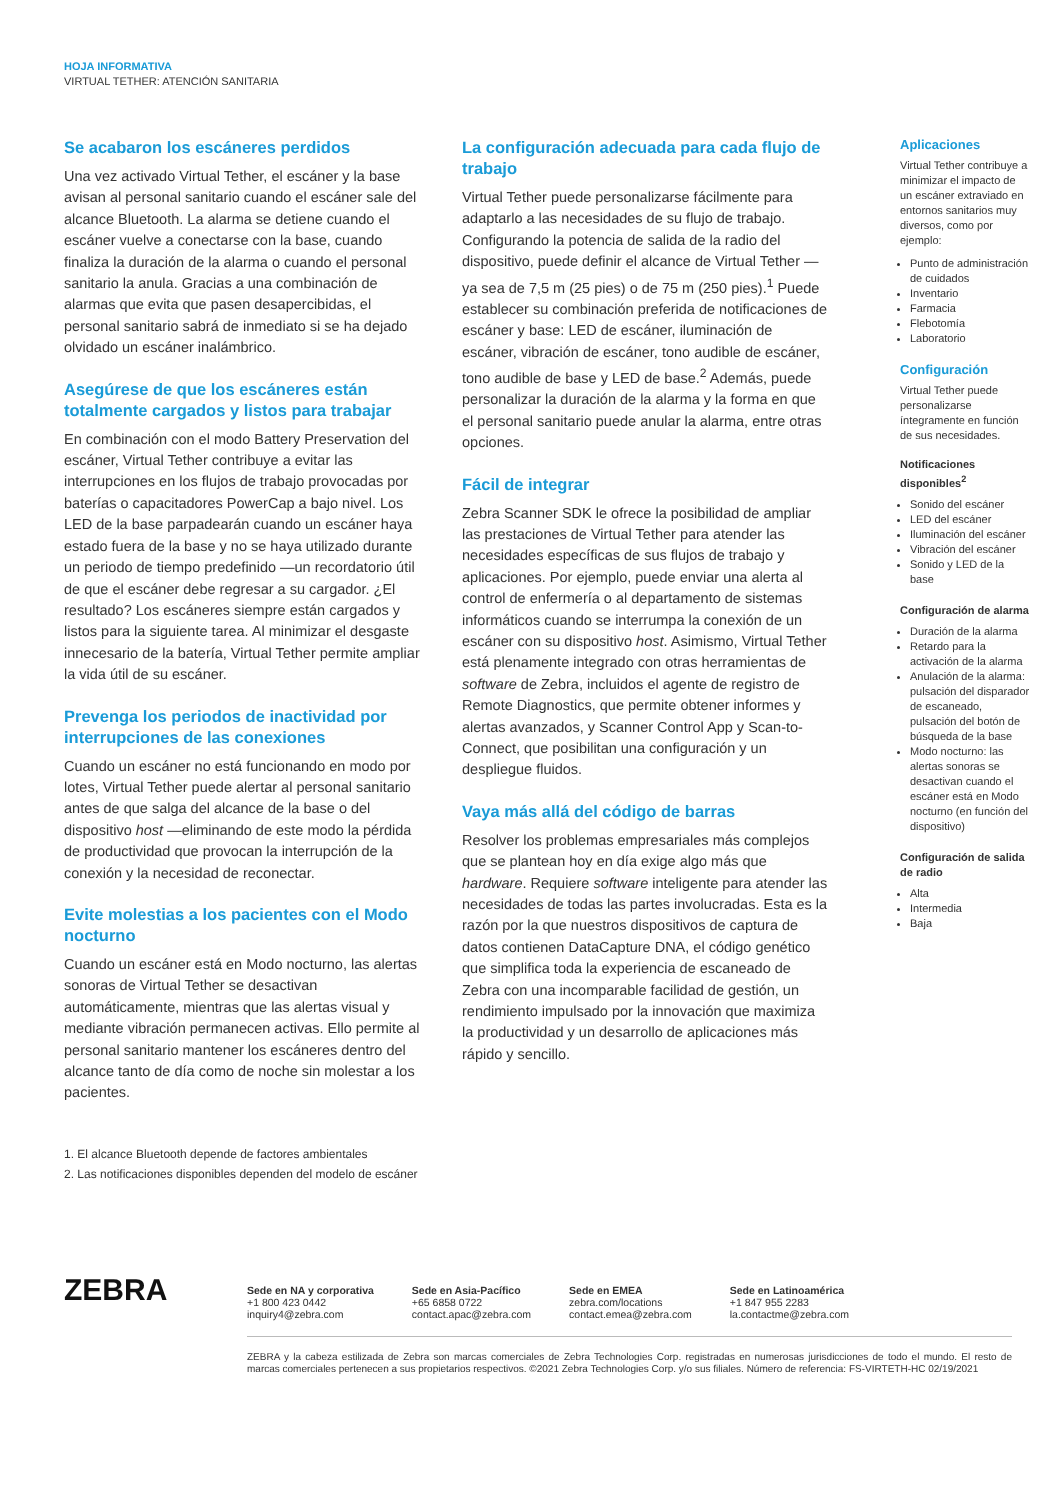HOJA INFORMATIVA
VIRTUAL TETHER: ATENCIÓN SANITARIA
Se acabaron los escáneres perdidos
Una vez activado Virtual Tether, el escáner y la base avisan al personal sanitario cuando el escáner sale del alcance Bluetooth. La alarma se detiene cuando el escáner vuelve a conectarse con la base, cuando finaliza la duración de la alarma o cuando el personal sanitario la anula. Gracias a una combinación de alarmas que evita que pasen desapercibidas, el personal sanitario sabrá de inmediato si se ha dejado olvidado un escáner inalámbrico.
Asegúrese de que los escáneres están totalmente cargados y listos para trabajar
En combinación con el modo Battery Preservation del escáner, Virtual Tether contribuye a evitar las interrupciones en los flujos de trabajo provocadas por baterías o capacitadores PowerCap a bajo nivel. Los LED de la base parpadearán cuando un escáner haya estado fuera de la base y no se haya utilizado durante un periodo de tiempo predefinido —un recordatorio útil de que el escáner debe regresar a su cargador. ¿El resultado? Los escáneres siempre están cargados y listos para la siguiente tarea. Al minimizar el desgaste innecesario de la batería, Virtual Tether permite ampliar la vida útil de su escáner.
Prevenga los periodos de inactividad por interrupciones de las conexiones
Cuando un escáner no está funcionando en modo por lotes, Virtual Tether puede alertar al personal sanitario antes de que salga del alcance de la base o del dispositivo host —eliminando de este modo la pérdida de productividad que provocan la interrupción de la conexión y la necesidad de reconectar.
Evite molestias a los pacientes con el Modo nocturno
Cuando un escáner está en Modo nocturno, las alertas sonoras de Virtual Tether se desactivan automáticamente, mientras que las alertas visual y mediante vibración permanecen activas. Ello permite al personal sanitario mantener los escáneres dentro del alcance tanto de día como de noche sin molestar a los pacientes.
La configuración adecuada para cada flujo de trabajo
Virtual Tether puede personalizarse fácilmente para adaptarlo a las necesidades de su flujo de trabajo. Configurando la potencia de salida de la radio del dispositivo, puede definir el alcance de Virtual Tether —ya sea de 7,5 m (25 pies) o de 75 m (250 pies).<sup>1</sup> Puede establecer su combinación preferida de notificaciones de escáner y base: LED de escáner, iluminación de escáner, vibración de escáner, tono audible de escáner, tono audible de base y LED de base.<sup>2</sup> Además, puede personalizar la duración de la alarma y la forma en que el personal sanitario puede anular la alarma, entre otras opciones.
Fácil de integrar
Zebra Scanner SDK le ofrece la posibilidad de ampliar las prestaciones de Virtual Tether para atender las necesidades específicas de sus flujos de trabajo y aplicaciones. Por ejemplo, puede enviar una alerta al control de enfermería o al departamento de sistemas informáticos cuando se interrumpa la conexión de un escáner con su dispositivo host. Asimismo, Virtual Tether está plenamente integrado con otras herramientas de software de Zebra, incluidos el agente de registro de Remote Diagnostics, que permite obtener informes y alertas avanzados, y Scanner Control App y Scan-to-Connect, que posibilitan una configuración y un despliegue fluidos.
Vaya más allá del código de barras
Resolver los problemas empresariales más complejos que se plantean hoy en día exige algo más que hardware. Requiere software inteligente para atender las necesidades de todas las partes involucradas. Esta es la razón por la que nuestros dispositivos de captura de datos contienen DataCapture DNA, el código genético que simplifica toda la experiencia de escaneado de Zebra con una incomparable facilidad de gestión, un rendimiento impulsado por la innovación que maximiza la productividad y un desarrollo de aplicaciones más rápido y sencillo.
Aplicaciones
Virtual Tether contribuye a minimizar el impacto de un escáner extraviado en entornos sanitarios muy diversos, como por ejemplo:
Punto de administración de cuidados
Inventario
Farmacia
Flebotomía
Laboratorio
Configuración
Virtual Tether puede personalizarse íntegramente en función de sus necesidades.
Notificaciones disponibles<sup>2</sup>
Sonido del escáner
LED del escáner
Iluminación del escáner
Vibración del escáner
Sonido y LED de la base
Configuración de alarma
Duración de la alarma
Retardo para la activación de la alarma
Anulación de la alarma: pulsación del disparador de escaneado, pulsación del botón de búsqueda de la base
Modo nocturno: las alertas sonoras se desactivan cuando el escáner está en Modo nocturno (en función del dispositivo)
Configuración de salida de radio
Alta
Intermedia
Baja
1. El alcance Bluetooth depende de factores ambientales
2. Las notificaciones disponibles dependen del modelo de escáner
ZEBRA
Sede en NA y corporativa
+1 800 423 0442
inquiry4@zebra.com
Sede en Asia-Pacífico
+65 6858 0722
contact.apac@zebra.com
Sede en EMEA
zebra.com/locations
contact.emea@zebra.com
Sede en Latinoamérica
+1 847 955 2283
la.contactme@zebra.com
ZEBRA y la cabeza estilizada de Zebra son marcas comerciales de Zebra Technologies Corp. registradas en numerosas jurisdicciones de todo el mundo. El resto de marcas comerciales pertenecen a sus propietarios respectivos. ©2021 Zebra Technologies Corp. y/o sus filiales. Número de referencia: FS-VIRTETH-HC 02/19/2021